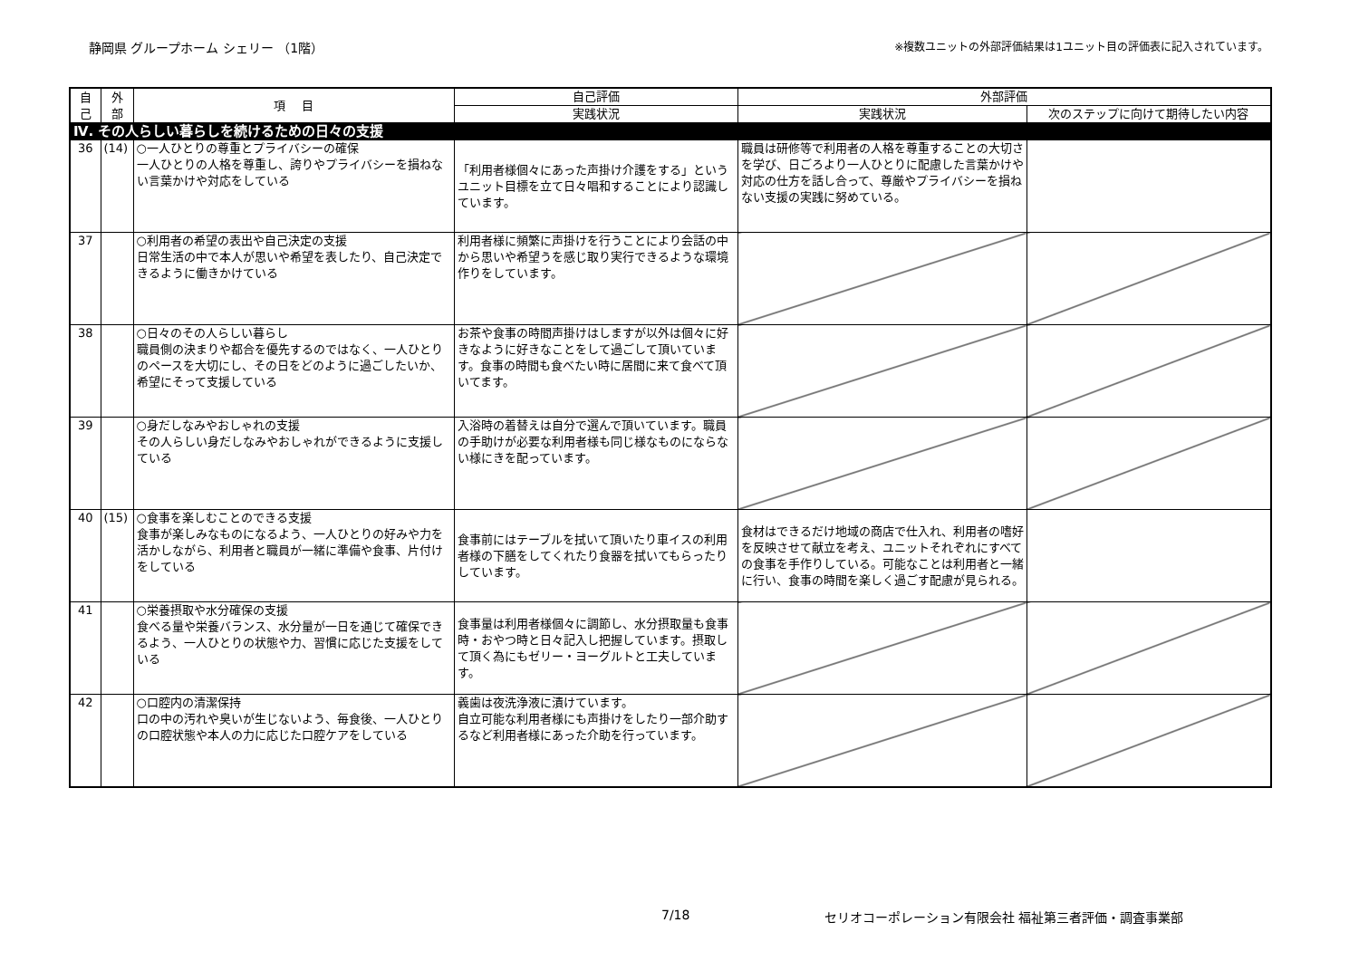静岡県 グループホーム シェリー （1階） ※複数ユニットの外部評価結果は1ユニット目の評価表に記入されています。
| 自 己 | 外 部 | 項 目 | 自己評価 | 外部評価 | |
| --- | --- | --- | --- | --- | --- |
| | | | 実践状況 | 実践状況 | 次のステップに向けて期待したい内容 |
| Ⅳ. その人らしい暮らしを続けるための日々の支援 | | | | | |
| 36 | (14) | ○一人ひとりの尊重とプライバシーの確保 一人ひとりの人格を尊重し、誇りやプライバシーを損ねない言葉かけや対応をしている | 「利用者様個々にあった声掛け介護をする」というユニット目標を立て日々唱和することにより認識しています。 | 職員は研修等で利用者の人格を尊重することの大切さを学び、日ごろより一人ひとりに配慮した言葉かけや対応の仕方を話し合って、尊厳やプライバシーを損ねない支援の実践に努めている。 | |
| 37 | | ○利用者の希望の表出や自己決定の支援 日常生活の中で本人が思いや希望を表したり、自己決定できるように働きかけている | 利用者様に頻繁に声掛けを行うことにより会話の中から思いや希望うを感じ取り実行できるような環境作りをしています。 | | |
| 38 | | ○日々のその人らしい暮らし 職員側の決まりや都合を優先するのではなく、一人ひとりのペースを大切にし、その日をどのように過ごしたいか、希望にそって支援している | お茶や食事の時間声掛けはしますが以外は個々に好きなように好きなことをして過ごして頂いています。食事の時間も食べたい時に居間に来て食べて頂いてます。 | | |
| 39 | | ○身だしなみやおしゃれの支援 その人らしい身だしなみやおしゃれができるように支援している | 入浴時の着替えは自分で選んで頂いています。職員の手助けが必要な利用者様も同じ様なものにならない様にきを配っています。 | | |
| 40 | (15) | ○食事を楽しむことのできる支援 食事が楽しみなものになるよう、一人ひとりの好みや力を活かしながら、利用者と職員が一緒に準備や食事、片付けをしている | 食事前にはテーブルを拭いて頂いたり車イスの利用者様の下膳をしてくれたり食器を拭いてもらったりしています。 | 食材はできるだけ地域の商店で仕入れ、利用者の嗜好を反映させて献立を考え、ユニットそれぞれにすべての食事を手作りしている。可能なことは利用者と一緒に行い、食事の時間を楽しく過ごす配慮が見られる。 | |
| 41 | | ○栄養摂取や水分確保の支援 食べる量や栄養バランス、水分量が一日を通じて確保できるよう、一人ひとりの状態や力、習慣に応じた支援をしている | 食事量は利用者様個々に調節し、水分摂取量も食事時・おやつ時と日々記入し把握しています。摂取して頂く為にもゼリー・ヨーグルトと工夫しています。 | | |
| 42 | | ○口腔内の清潔保持 口の中の汚れや臭いが生じないよう、毎食後、一人ひとりの口腔状態や本人の力に応じた口腔ケアをしている | 義歯は夜洗浄液に漬けています。 自立可能な利用者様にも声掛けをしたり一部介助するなど利用者様にあった介助を行っています。 | | |
7/18 セリオコーポレーション有限会社 福祉第三者評価・調査事業部